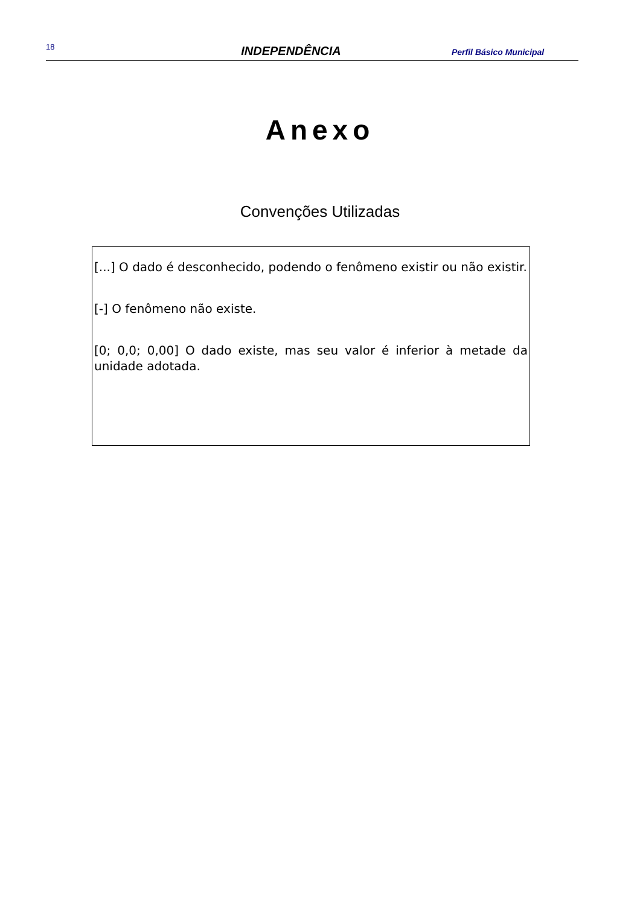18 INDEPENDÊNCIA Perfil Básico Municipal
Anexo
Convenções Utilizadas
[...] O dado é desconhecido, podendo o fenômeno existir ou não existir.
[-] O fenômeno não existe.
[0; 0,0; 0,00] O dado existe, mas seu valor é inferior à metade da unidade adotada.